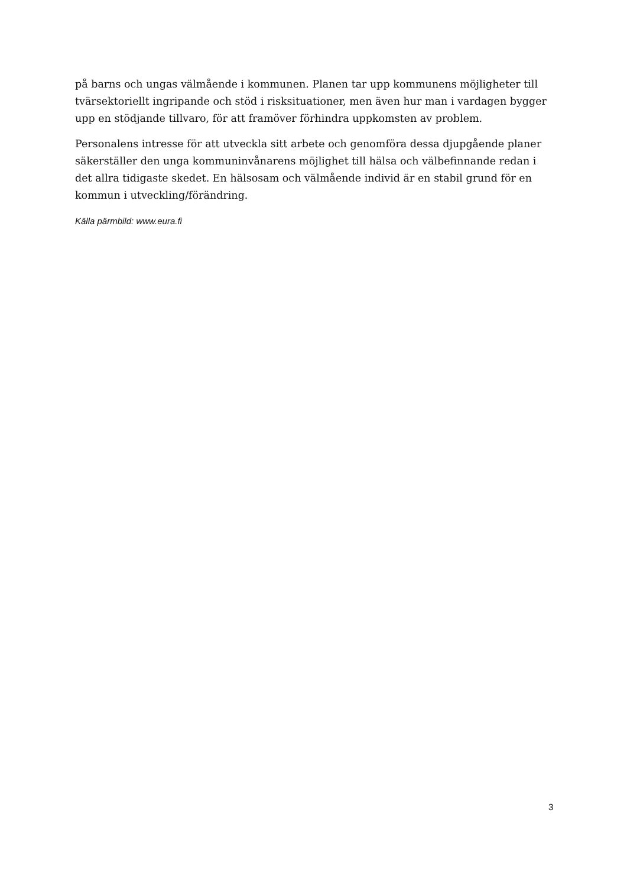på barns och ungas välmående i kommunen. Planen tar upp kommunens möjligheter till tvärsektoriellt ingripande och stöd i risksituationer, men även hur man i vardagen bygger upp en stödjande tillvaro, för att framöver förhindra uppkomsten av problem.
Personalens intresse för att utveckla sitt arbete och genomföra dessa djupgående planer säkerställer den unga kommuninvånarens möjlighet till hälsa och välbefinnande redan i det allra tidigaste skedet. En hälsosam och välmående individ är en stabil grund för en kommun i utveckling/förändring.
Källa pärmbild: www.eura.fi
3